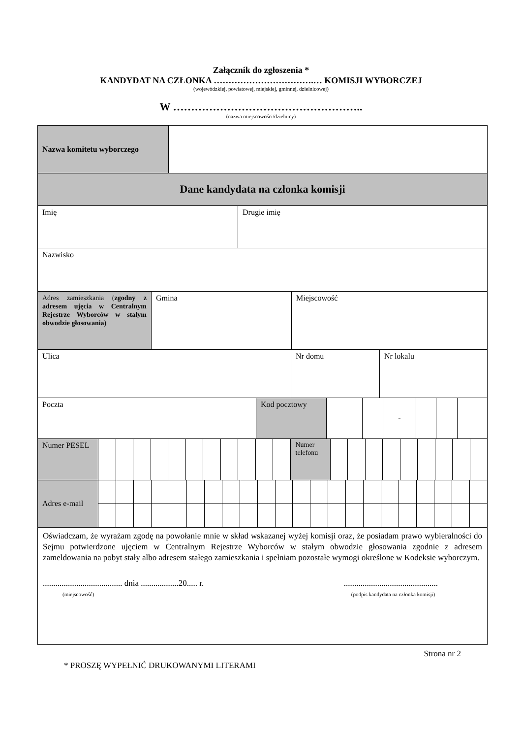Załącznik do zgłoszenia *
KANDYDAT NA CZŁONKA …………………………….… KOMISJI WYBORCZEJ
(wojewódzkiej, powiatowej, miejskiej, gminnej, dzielnicowej)
W ……………………………………………..
(nazwa miejscowości/dzielnicy)
| Nazwa komitetu wyborczego | |
| Dane kandydata na członka komisji |
| Imię | Drugie imię |
| Nazwisko |
| Adres zamieszkania ( zgodny z adresem ujęcia w Centralnym Rejestrze Wyborców w stałym obwodzie głosowania) | Gmina | Miejscowość |
| Ulica | Nr domu | Nr lokalu |
| Poczta | Kod pocztowy | | | - | | | |
| Numer PESEL | | | | | | | | | | | | Numer telefonu | | | | | | | | | |
| Adres e-mail | | | | | | | | | | | | | | | | | | | | | | |
| Oświadczam, że wyrażam zgodę na powołanie mnie w skład wskazanej wyżej komisji oraz, że posiadam prawo wybieralności do Sejmu potwierdzone ujęciem w Centralnym Rejestrze Wyborców w stałym obwodzie głosowania zgodnie z adresem zameldowania na pobyt stały albo adresem stałego zamieszkania i spełniam pozostałe wymogi określone w Kodeksie wyborczym. ...................................... dnia ..................20..... r. (miejscowość) ............................................. (podpis kandydata na członka komisji) |
Strona nr 2
* PROSZĘ WYPEŁNIĆ DRUKOWANYMI LITERAMI